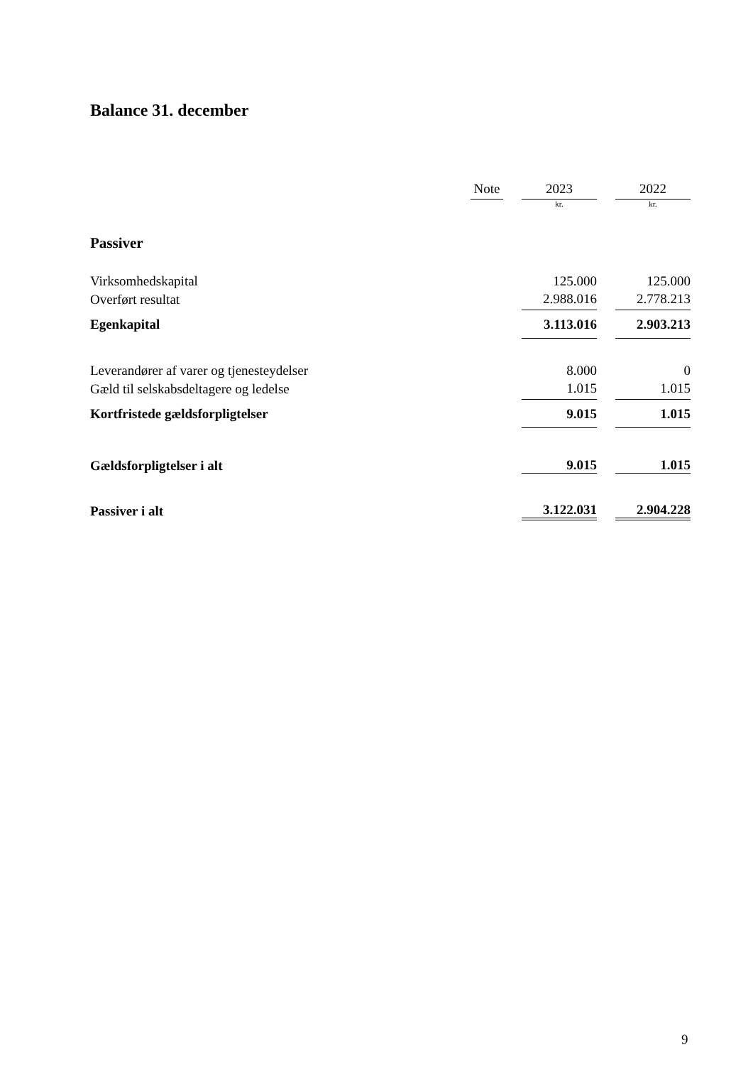Balance 31. december
| | Note | | 2023 | | 2022 |
| --- | --- | --- | --- | --- | --- |
| | | | kr. | | kr. |
| Passiver | | | | | |
| Virksomhedskapital | | | 125.000 | | 125.000 |
| Overført resultat | | | 2.988.016 | | 2.778.213 |
| Egenkapital | | | 3.113.016 | | 2.903.213 |
| Leverandører af varer og tjenesteydelser | | | 8.000 | | 0 |
| Gæld til selskabsdeltagere og ledelse | | | 1.015 | | 1.015 |
| Kortfristede gældsforpligtelser | | | 9.015 | | 1.015 |
| Gældsforpligtelser i alt | | | 9.015 | | 1.015 |
| Passiver i alt | | | 3.122.031 | | 2.904.228 |
9